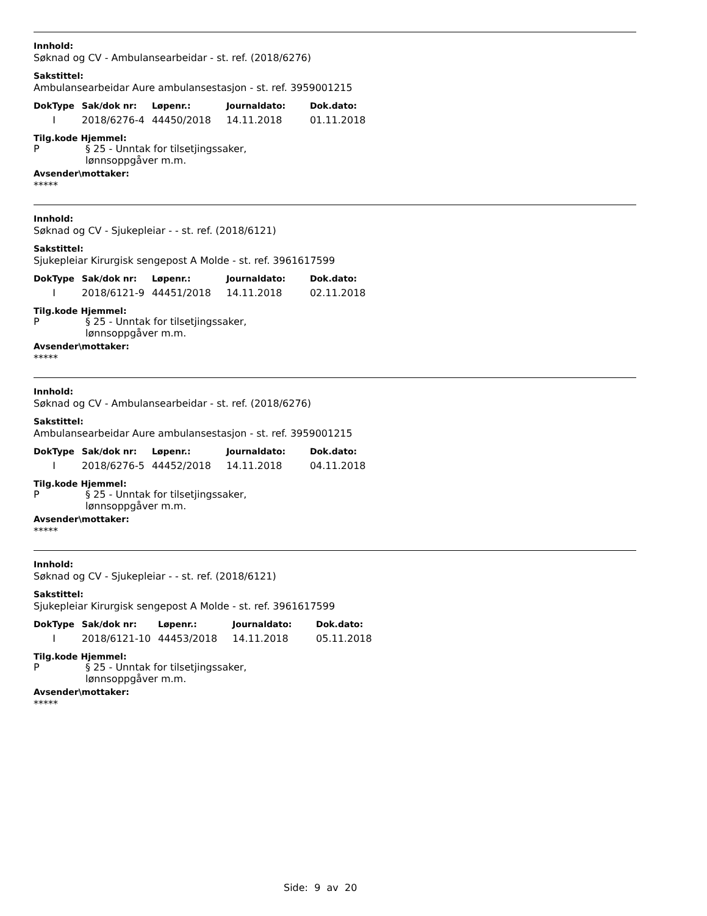Innhold:
Søknad og CV - Ambulansearbeidar - st. ref. (2018/6276)
Sakstittel:
Ambulansearbeidar Aure ambulansestasjon - st. ref. 3959001215
| DokType | Sak/dok nr: | Løpenr.: | Journaldato: | Dok.dato: |
| --- | --- | --- | --- | --- |
| I | 2018/6276-4 | 44450/2018 | 14.11.2018 | 01.11.2018 |
Tilg.kode Hjemmel:
P § 25 - Unntak for tilsetjingssaker,
lønnsoppgåver m.m.
Avsender\mottaker:
*****
Innhold:
Søknad og CV - Sjukepleiar - - st. ref. (2018/6121)
Sakstittel:
Sjukepleiar Kirurgisk sengepost A Molde - st. ref. 3961617599
| DokType | Sak/dok nr: | Løpenr.: | Journaldato: | Dok.dato: |
| --- | --- | --- | --- | --- |
| I | 2018/6121-9 | 44451/2018 | 14.11.2018 | 02.11.2018 |
Tilg.kode Hjemmel:
P § 25 - Unntak for tilsetjingssaker,
lønnsoppgåver m.m.
Avsender\mottaker:
*****
Innhold:
Søknad og CV - Ambulansearbeidar - st. ref. (2018/6276)
Sakstittel:
Ambulansearbeidar Aure ambulansestasjon - st. ref. 3959001215
| DokType | Sak/dok nr: | Løpenr.: | Journaldato: | Dok.dato: |
| --- | --- | --- | --- | --- |
| I | 2018/6276-5 | 44452/2018 | 14.11.2018 | 04.11.2018 |
Tilg.kode Hjemmel:
P § 25 - Unntak for tilsetjingssaker,
lønnsoppgåver m.m.
Avsender\mottaker:
*****
Innhold:
Søknad og CV - Sjukepleiar - - st. ref. (2018/6121)
Sakstittel:
Sjukepleiar Kirurgisk sengepost A Molde - st. ref. 3961617599
| DokType | Sak/dok nr: | Løpenr.: | Journaldato: | Dok.dato: |
| --- | --- | --- | --- | --- |
| I | 2018/6121-10 | 44453/2018 | 14.11.2018 | 05.11.2018 |
Tilg.kode Hjemmel:
P § 25 - Unntak for tilsetjingssaker,
lønnsoppgåver m.m.
Avsender\mottaker:
*****
Side: 9 av 20